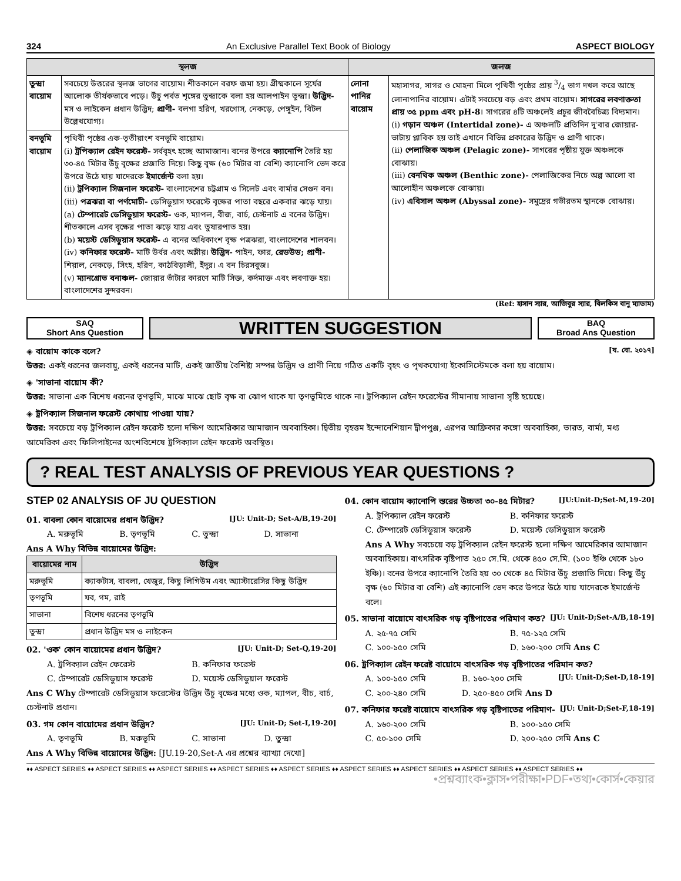324 An Exclusive Parallel Text Book of Biology ASPECT BIOLOGY
| স্থলজ | | জলজ | |
| --- | --- | --- | --- |
| তুন্দ্রা বায়োম | সবচেয়ে উত্তরের স্থলজ ভাগের বায়োম। শীতকালে বরফ জমা হয়। গ্রীষ্মকালে সূর্যের আলোক তীর্যকভাবে পড়ে। উঁচু পর্বত শৃঙ্গের তুন্দ্রাকে বলা হয় আলপাইন তুন্দ্রা। উদ্ভিদ- মস ও লাইকেন প্রধান উদ্ভিদ; প্রাণী- বলগা হরিণ, খরগোস, নেকড়ে, পেঙ্গুইন, বিটল উল্লেখযোগ্য। | লোনা পানির বায়োম | মহাসাগর, সাগর ও মোহনা মিলে পৃথিবী পৃষ্ঠের প্রায় 3/4 ভাগ দখল করে আছে লোনাপানির বায়োম। এটাই সবচেয়ে বড় এবং প্রথম বায়োম। সাগরের লবণাক্ততা প্রায় ৩৫ ppm এবং pH-8 । সাগরের ৪টি অঞ্চলেই প্রচুর জীববৈচিত্র্য বিদ্যমান। (i) গড়ান অঞ্চল (Intertidal zone)- এ অঞ্চলটি প্রতিদিন দু'বার জোয়ার-ভাটায় প্লাবিক হয় তাই এখানে বিভিন্ন প্রকারের উদ্ভিদ ও প্রাণী থাকে। (ii) পেলাজিক অঞ্চল (Pelagic zone)- সাগরের পৃষ্ঠীয় যুক্ত অঞ্চলকে বোঝায়। (iii) বেনথিক অঞ্চল (Benthic zone)- পেলাজিকের নিচে অল্প আলো বা আলোহীন অঞ্চলকে বোঝায়। (iv) এবিসাল অঞ্চল (Abyssal zone)- সমুদ্রের গভীরতম স্থানকে বোঝায়। |
| বনভূমি বায়োম | পৃথিবী পৃষ্ঠের এক-তৃতীয়াংশ বনভূমি বায়োম। (i) ট্রপিক্যাল রেইন ফরেস্ট- সর্ববৃহৎ হচ্ছে আমাজান। বনের উপরে ক্যানোপি তৈরি হয় ৩০-৪৫ মিটার উঁচু বৃক্ষের প্রজাতি দিয়ে। কিছু বৃক্ষ (৬০ মিটার বা বেশি) ক্যানোপি ভেদ করে উপরে উঠে যায় যাদেরকে ইমার্জেন্ট বলা হয়। (ii) ট্রপিক্যাল সিজনাল ফরেস্ট- বাংলাদেশের চট্টগ্রাম ও সিলেট এবং বার্মার সেগুন বন। (iii) পত্রঝরা বা পর্ণমোচী- ডেসিডুয়াস ফরেস্টে বৃক্ষের পাতা বছরে একবার ঝড়ে যায়। (a) টেম্পারেট ডেসিডুয়াস ফরেস্ট- ওক, ম্যাপল, বীজ, বার্চ, চেস্টনাট এ বনের উদ্ভিদ। শীতকালে এসব বৃক্ষের পাতা ঝড়ে যায় এবং তুষারপাত হয়। (b) ময়েস্ট ডেসিডুয়াস ফরেস্ট- এ বনের অধিকাংশ বৃক্ষ পত্রঝরা, বাংলাদেশের শালবন। (iv) কনিফার ফরেস্ট- মাটি উর্বর এবং অম্লীয়। উদ্ভিদ- পাইন, ফার, রেডউড; প্রাণী- শিয়াল, নেকড়ে, সিংহ, হরিণ, কাঠবিড়ালী, ইঁদুর। এ বন চিরসবুজ। (v) ম্যানগ্রোভ বনাঞ্চল- জোয়ার ভাঁটার কারণে মাটি সিক্ত, কর্দমাক্ত এবং লবণাক্ত হয়। বাংলাদেশের সুন্দরবন। | | |
(Ref: হাসান স্যার, আজিবুর স্যার, বিলকিস বানু ম্যাডাম)
SAQ
Short Ans Question
WRITTEN SUGGESTION
BAQ
Broad Ans Question
◈ বায়োম কাকে বলে? [য. বো. ২০১৭]
উত্তর: একই ধরনের জলবায়ু, একই ধরনের মাটি, একই জাতীয় বৈশিষ্ট্য সম্পন্ন উদ্ভিদ ও প্রাণী নিয়ে গঠিত একটি বৃহৎ ও পৃথকযোগ্য ইকোসিস্টেমকে বলা হয় বায়োম।
◈ 'সাভানা বায়োম কী?
উত্তর: সাভানা এক বিশেষ ধরনের তৃণভূমি, মাঝে মাঝে ছোট বৃক্ষ বা ঝোপ থাকে যা তৃণভূমিতে থাকে না। ট্রপিক্যাল রেইন ফরেস্টের সীমানায় সাভানা সৃষ্টি হয়েছে।
◈ ট্রপিক্যাল সিজনাল ফরেস্ট কোথায় পাওয়া যায়?
উত্তর: সবচেয়ে বড় ট্রপিক্যাল রেইন ফরেস্ট হলো দক্ষিণ আমেরিকার আমাজান অববাহিকা। দ্বিতীয় বৃহত্তম ইন্দোনেশিয়ান দ্বীপপুঞ্জ, এরপর আফ্রিকার কঙ্গো অববাহিকা, ভারত, বার্মা, মধ্য আমেরিকা এবং ফিলিপাইনের অংশবিশেষে ট্রপিক্যাল রেইন ফরেস্ট অবস্থিত।
? REAL TEST ANALYSIS OF PREVIOUS YEAR QUESTIONS ?
STEP 02 ANALYSIS OF JU QUESTION
01. বাবলা কোন বায়োমের প্রধান উদ্ভিদ? [JU: Unit-D; Set-A/B,19-20]
A. মরুভূমি B. তৃণভূমি C. তুন্দ্রা D. সাভানা
Ans A Why বিভিন্ন বায়োমের উদ্ভিদ:
| বায়োমের নাম | উদ্ভিদ |
| --- | --- |
| মরুভূমি | ক্যাকটাস, বাবলা, খেজুর, কিছু লিগিউম এবং অ্যাস্টারেসির কিছু উদ্ভিদ |
| তৃণভূমি | যব, গম, রাই |
| সাভানা | বিশেষ ধরনের তৃণভূমি |
| তুন্দ্রা | প্রধান উদ্ভিদ মস ও লাইকেন |
02. 'ওক' কোন বায়োমের প্রধান উদ্ভিদ? [JU: Unit-D; Set-Q,19-20]
A. ট্রপিক্যাল রেইন ফেরেস্ট B. কনিফার ফরেস্ট C. টেম্পারেট ডেসিডুয়াস ফরেস্ট D. ময়েস্ট ডেসিডুয়াল ফরেস্ট
Ans C Why টেম্পারেট ডেসিডুয়াস ফরেস্টের উদ্ভিদ উঁচু বৃক্ষের মধ্যে ওক, ম্যাপল, বীচ, বার্চ, চেস্টনাট প্রধান।
03. গম কোন বায়োমের প্রধান উদ্ভিদ? [JU: Unit-D; Set-I,19-20]
A. তৃণভূমি B. মরুভূমি C. সাভানা D. তুন্দ্রা
Ans A Why বিভিন্ন বায়োমের উদ্ভিদ: [JU.19-20,Set-A এর প্রশ্নের ব্যাখ্যা দেখো]
04. কোন বায়োম ক্যানোপি স্তরের উচ্চতা ৩০-৪৫ মিটার? [JU:Unit-D;Set-M,19-20]
A. ট্রপিক্যাল রেইন ফরেস্ট B. কনিফার ফরেস্ট C. টেম্পারেট ডেসিডুয়াস ফরেস্ট D. ময়েস্ট ডেসিডুয়াস ফরেস্ট
Ans A Why সবচেয়ে বড় ট্রপিক্যাল রেইন ফরেস্ট হলো দক্ষিণ আমেরিকার আমাজান অববাহিকায়। বাৎসরিক বৃষ্টিপাত ২৫০ সে.মি. থেকে ৪৫০ সে.মি. (১০০ ইঞ্চি থেকে ১৮০ ইঞ্চি)। বনের উপরে ক্যানোপি তৈরি হয় ৩০ থেকে ৪৫ মিটার উঁচু প্রজাতি দিয়ে। কিছু উঁচু বৃক্ষ (৬০ মিটার বা বেশি) এই ক্যানোপি ভেদ করে উপরে উঠে যায় যাদেরকে ইমার্জেন্ট বলে।
05. সাভানা বায়োমে বাৎসরিক গড় বৃষ্টিপাতের পরিমাণ কত? [JU: Unit-D;Set-A/B,18-19]
A. ২৫-৭৫ সেমি B. ৭৫-১২৫ সেমি C. ১০০-১৫০ সেমি D. ১৬০-২০০ সেমি Ans C
06. ট্রপিক্যাল রেইন ফরেষ্ট বায়োমে বাৎসরিক গড় বৃষ্টিপাতের পরিমান কত?
[JU: Unit-D;Set-D,18-19]
A. ১০০-১৫০ সেমি B. ১৬০-২০০ সেমি C. ২০০-২৪০ সেমি D. ২৫০-৪৫০ সেমি Ans D
07. কনিফার ফরেষ্ট বায়োমে বাৎসরিক গড় বৃষ্টিপাতের পরিমাণ- [JU: Unit-D;Set-F,18-19]
A. ১৬০-২০০ সেমি B. ১০০-১৫০ সেমি C. ৫০-১০০ সেমি D. ২০০-২৫০ সেমি Ans C
♦♦ ASPECT SERIES ♦♦ ASPECT SERIES ♦♦ ASPECT SERIES ♦♦ ASPECT SERIES ♦♦ ASPECT SERIES ♦♦ ASPECT SERIES ♦♦ ASPECT SERIES ♦♦ ASPECT SERIES ♦♦ ASPECT SERIES ♦♦
•প্রশ্নব্যাংক•ক্লাস•পরীক্ষা•PDF•তথ্য•কোর্স•কেয়ার